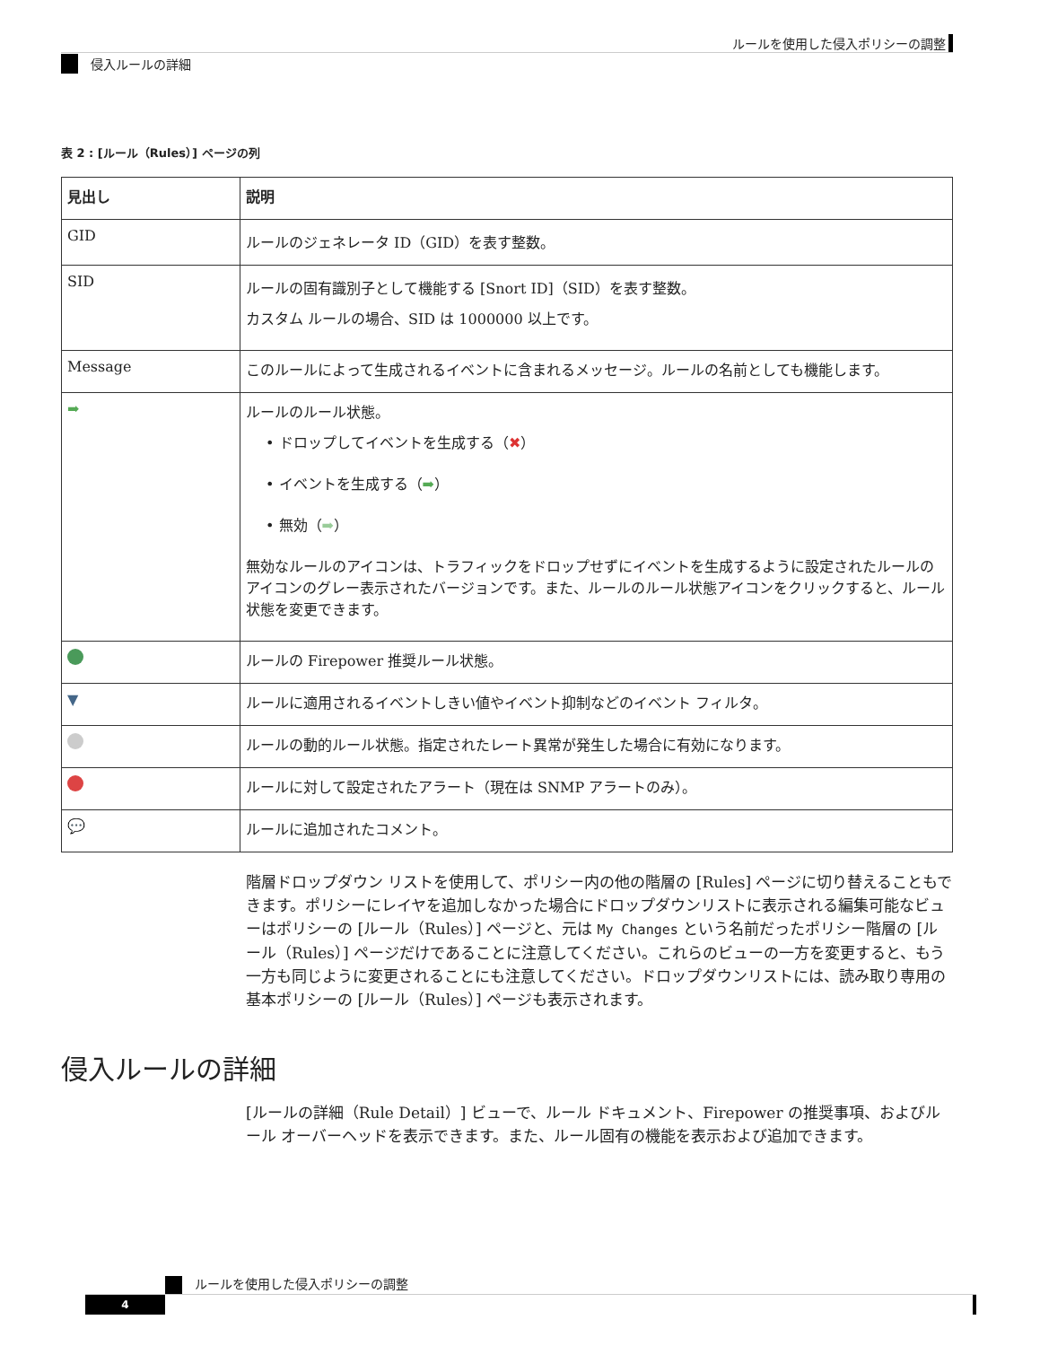ルールを使用した侵入ポリシーの調整
侵入ルールの詳細
表 2 : [ルール（Rules）] ページの列
| 見出し | 説明 |
| --- | --- |
| GID | ルールのジェネレータ ID（GID）を表す整数。 |
| SID | ルールの固有識別子として機能する [Snort ID]（SID）を表す整数。 カスタム ルールの場合、SID は 1000000 以上です。 |
| Message | このルールによって生成されるイベントに含まれるメッセージ。ルールの名前としても機能します。 |
| ➡ | ルールのルール状態。 • ドロップしてイベントを生成する（ ✖ ） • イベントを生成する（ ➡ ） • 無効（ ➡ ） 無効なルールのアイコンは、トラフィックをドロップせずにイベントを生成するように設定されたルールのアイコンのグレー表示されたバージョンです。また、ルールのルール状態アイコンをクリックすると、ルール状態を変更できます。 |
| | ルールの Firepower 推奨ルール状態。 |
| ▼ | ルールに適用されるイベントしきい値やイベント抑制などのイベント フィルタ。 |
| | ルールの動的ルール状態。指定されたレート異常が発生した場合に有効になります。 |
| | ルールに対して設定されたアラート（現在は SNMP アラートのみ）。 |
| 💬 | ルールに追加されたコメント。 |
階層ドロップダウン リストを使用して、ポリシー内の他の階層の [Rules] ページに切り替えることもできます。ポリシーにレイヤを追加しなかった場合にドロップダウンリストに表示される編集可能なビューはポリシーの [ルール（Rules）] ページと、元は My Changes という名前だったポリシー階層の [ルール（Rules）] ページだけであることに注意してください。これらのビューの一方を変更すると、もう一方も同じように変更されることにも注意してください。ドロップダウンリストには、読み取り専用の基本ポリシーの [ルール（Rules）] ページも表示されます。
侵入ルールの詳細
[ルールの詳細（Rule Detail）] ビューで、ルール ドキュメント、Firepower の推奨事項、およびルール オーバーヘッドを表示できます。また、ルール固有の機能を表示および追加できます。
ルールを使用した侵入ポリシーの調整
4